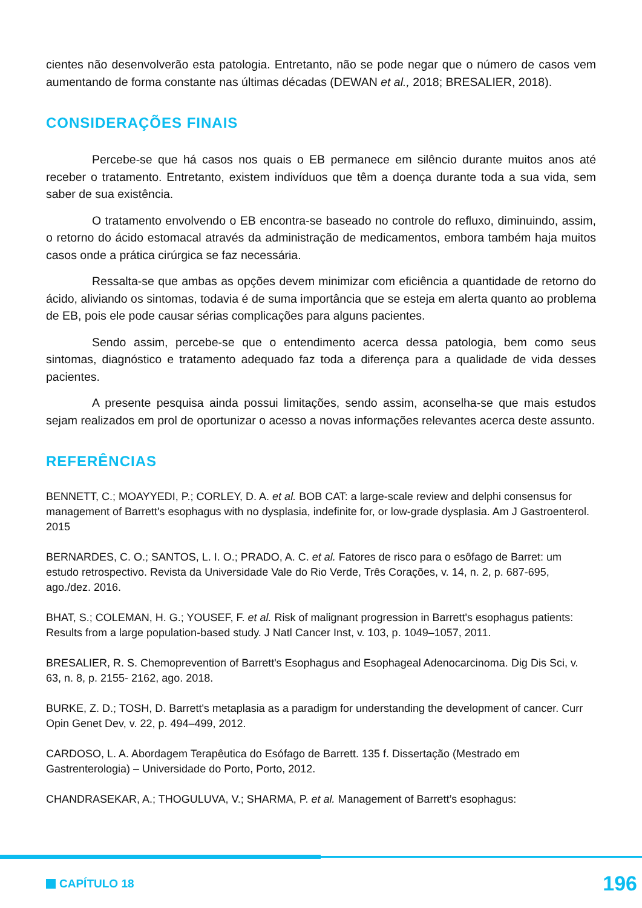cientes não desenvolverão esta patologia. Entretanto, não se pode negar que o número de casos vem aumentando de forma constante nas últimas décadas (DEWAN et al., 2018; BRESALIER, 2018).
CONSIDERAÇÕES FINAIS
Percebe-se que há casos nos quais o EB permanece em silêncio durante muitos anos até receber o tratamento. Entretanto, existem indivíduos que têm a doença durante toda a sua vida, sem saber de sua existência.
O tratamento envolvendo o EB encontra-se baseado no controle do refluxo, diminuindo, assim, o retorno do ácido estomacal através da administração de medicamentos, embora também haja muitos casos onde a prática cirúrgica se faz necessária.
Ressalta-se que ambas as opções devem minimizar com eficiência a quantidade de retorno do ácido, aliviando os sintomas, todavia é de suma importância que se esteja em alerta quanto ao problema de EB, pois ele pode causar sérias complicações para alguns pacientes.
Sendo assim, percebe-se que o entendimento acerca dessa patologia, bem como seus sintomas, diagnóstico e tratamento adequado faz toda a diferença para a qualidade de vida desses pacientes.
A presente pesquisa ainda possui limitações, sendo assim, aconselha-se que mais estudos sejam realizados em prol de oportunizar o acesso a novas informações relevantes acerca deste assunto.
REFERÊNCIAS
BENNETT, C.; MOAYYEDI, P.; CORLEY, D. A. et al. BOB CAT: a large-scale review and delphi consensus for management of Barrett's esophagus with no dysplasia, indefinite for, or low-grade dysplasia. Am J Gastroenterol. 2015
BERNARDES, C. O.; SANTOS, L. I. O.; PRADO, A. C. et al. Fatores de risco para o esôfago de Barret: um estudo retrospectivo. Revista da Universidade Vale do Rio Verde, Três Corações, v. 14, n. 2, p. 687-695, ago./dez. 2016.
BHAT, S.; COLEMAN, H. G.; YOUSEF, F. et al. Risk of malignant progression in Barrett's esophagus patients: Results from a large population-based study. J Natl Cancer Inst, v. 103, p. 1049–1057, 2011.
BRESALIER, R. S. Chemoprevention of Barrett's Esophagus and Esophageal Adenocarcinoma. Dig Dis Sci, v. 63, n. 8, p. 2155- 2162, ago. 2018.
BURKE, Z. D.; TOSH, D. Barrett's metaplasia as a paradigm for understanding the development of cancer. Curr Opin Genet Dev, v. 22, p. 494–499, 2012.
CARDOSO, L. A. Abordagem Terapêutica do Esófago de Barrett. 135 f. Dissertação (Mestrado em Gastrenterologia) – Universidade do Porto, Porto, 2012.
CHANDRASEKAR, A.; THOGULUVA, V.; SHARMA, P. et al. Management of Barrett’s esophagus:
CAPÍTULO 18 196